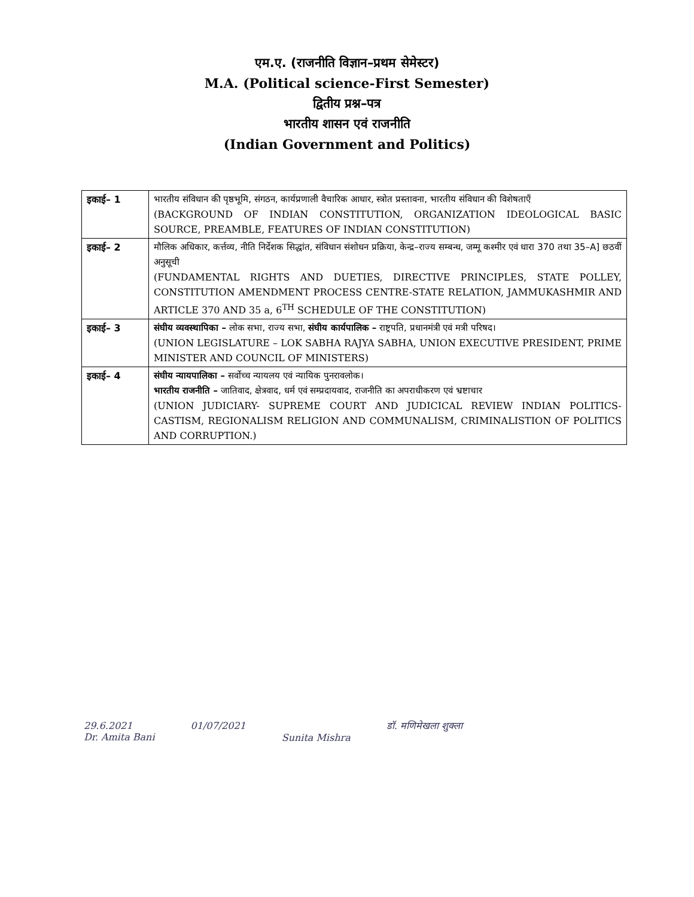एम.ए. (राजनीति विज्ञान–प्रथम सेमेस्टर)
M.A. (Political science-First Semester)
द्वितीय प्रश्न–पत्र
भारतीय शासन एवं राजनीति
(Indian Government and Politics)
| इकाई– 1 | भारतीय संविधान की पृष्ठभूमि, संगठन, कार्यप्रणाली वैचारिक आधार, स्त्रोत प्रस्तावना, भारतीय संविधान की विशेषताएँ (BACKGROUND OF INDIAN CONSTITUTION, ORGANIZATION IDEOLOGICAL BASIC SOURCE, PREAMBLE, FEATURES OF INDIAN CONSTITUTION) |
| इकाई– 2 | मौलिक अधिकार, कर्त्तव्य, नीति निर्देशक सिद्धांत, संविधान संशोधन प्रक्रिया, केन्द्र–राज्य सम्बन्ध, जम्मू कश्मीर एवं धारा 370 तथा 35–A] छठवीं अनुसूची (FUNDAMENTAL RIGHTS AND DUETIES, DIRECTIVE PRINCIPLES, STATE POLLEY, CONSTITUTION AMENDMENT PROCESS CENTRE-STATE RELATION, JAMMUKASHMIR AND ARTICLE 370 AND 35 a, 6<sup>TH</sup> SCHEDULE OF THE CONSTITUTION) |
| इकाई– 3 | संघीय व्यवस्थापिका – लोक सभा, राज्य सभा, संघीय कार्यपालिक – राष्ट्रपति, प्रधानमंत्री एवं मत्री परिषद। (UNION LEGISLATURE – LOK SABHA RAJYA SABHA, UNION EXECUTIVE PRESIDENT, PRIME MINISTER AND COUNCIL OF MINISTERS) |
| इकाई– 4 | संघीय न्यायपालिका – सर्वोच्च न्यायलय एवं न्यायिक पुनरावलोक। भारतीय राजनीति – जातिवाद, क्षेत्रवाद, धर्म एवं सम्प्रदायवाद, राजनीति का अपराधीकरण एवं भ्रष्टाचार (UNION JUDICIARY- SUPREME COURT AND JUDICICAL REVIEW INDIAN POLITICS-CASTISM, REGIONALISM RELIGION AND COMMUNALISM, CRIMINALISTION OF POLITICS AND CORRUPTION.) |
29.6.2021
Dr. Amita Bani
01/07/2021
Sunita Mishra
डॉ. मणिमेखला शुक्ला